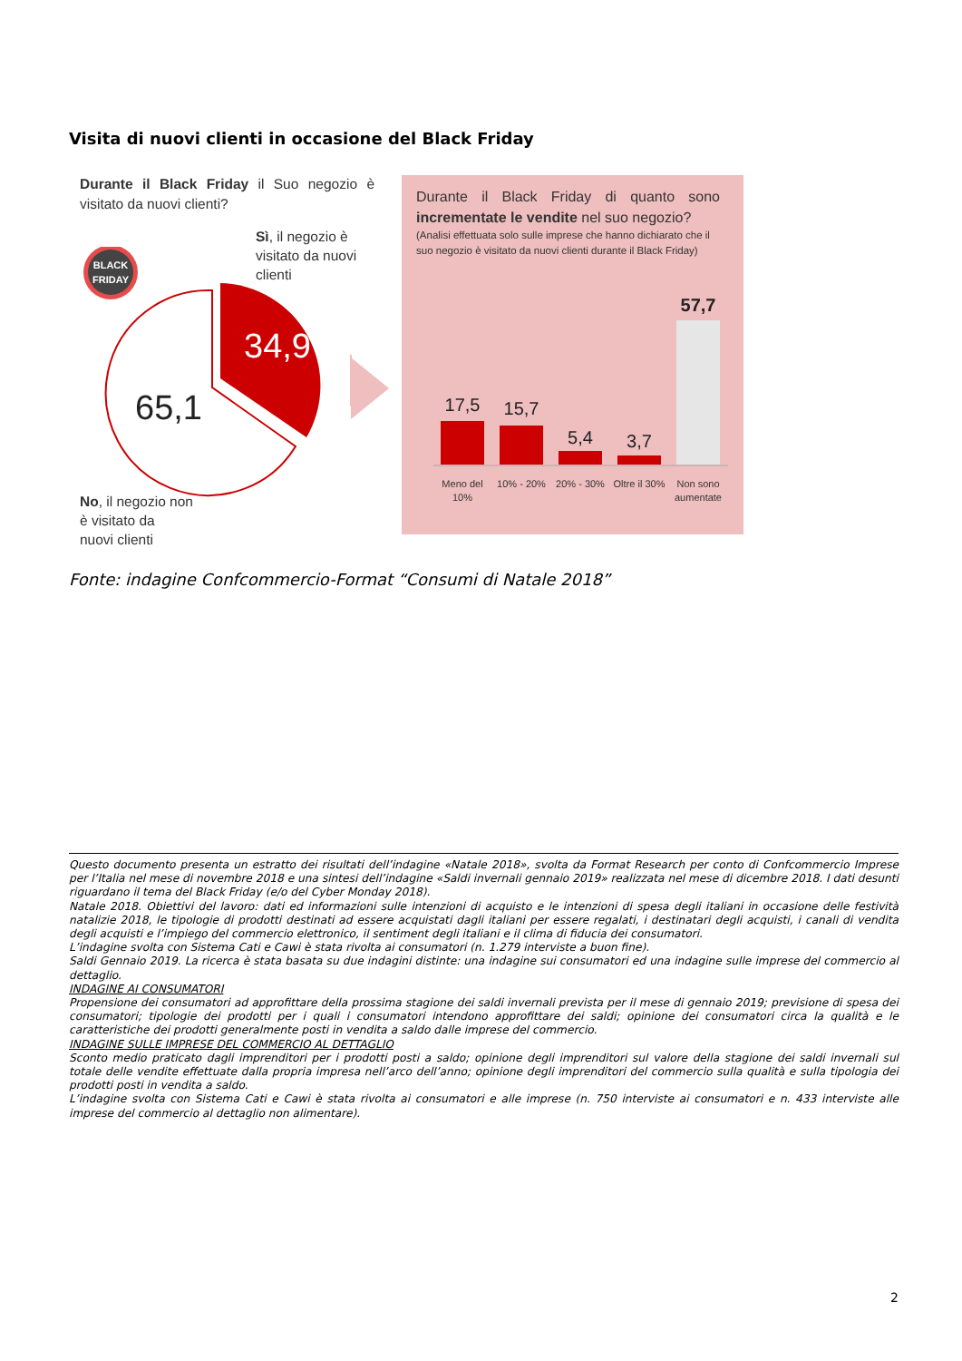Visita di nuovi clienti in occasione del Black Friday
Durante il Black Friday il Suo negozio è visitato da nuovi clienti?
Sì, il negozio è visitato da nuovi clienti
BLACK
FRIDAY
34,9
65,1
No, il negozio non
è visitato da
nuovi clienti
Durante il Black Friday di quanto sono incrementate le vendite nel suo negozio?
(Analisi effettuata solo sulle imprese che hanno dichiarato che il suo negozio è visitato da nuovi clienti durante il Black Friday)
17,5
15,7
5,4
3,7
57,7
Meno del
10%
10% - 20%
20% - 30%
Oltre il 30%
Non sono
aumentate
Fonte: indagine Confcommercio-Format “Consumi di Natale 2018”
Questo documento presenta un estratto dei risultati dell’indagine «Natale 2018», svolta da Format Research per conto di Confcommercio Imprese per l’Italia nel mese di novembre 2018 e una sintesi dell’indagine «Saldi invernali gennaio 2019» realizzata nel mese di dicembre 2018. I dati desunti riguardano il tema del Black Friday (e/o del Cyber Monday 2018).
Natale 2018. Obiettivi del lavoro: dati ed informazioni sulle intenzioni di acquisto e le intenzioni di spesa degli italiani in occasione delle festività natalizie 2018, le tipologie di prodotti destinati ad essere acquistati dagli italiani per essere regalati, i destinatari degli acquisti, i canali di vendita degli acquisti e l’impiego del commercio elettronico, il sentiment degli italiani e il clima di fiducia dei consumatori.
L’indagine svolta con Sistema Cati e Cawi è stata rivolta ai consumatori (n. 1.279 interviste a buon fine).
Saldi Gennaio 2019. La ricerca è stata basata su due indagini distinte: una indagine sui consumatori ed una indagine sulle imprese del commercio al dettaglio.
INDAGINE AI CONSUMATORI
Propensione dei consumatori ad approfittare della prossima stagione dei saldi invernali prevista per il mese di gennaio 2019; previsione di spesa dei consumatori; tipologie dei prodotti per i quali i consumatori intendono approfittare dei saldi; opinione dei consumatori circa la qualità e le caratteristiche dei prodotti generalmente posti in vendita a saldo dalle imprese del commercio.
INDAGINE SULLE IMPRESE DEL COMMERCIO AL DETTAGLIO
Sconto medio praticato dagli imprenditori per i prodotti posti a saldo; opinione degli imprenditori sul valore della stagione dei saldi invernali sul totale delle vendite effettuate dalla propria impresa nell’arco dell’anno; opinione degli imprenditori del commercio sulla qualità e sulla tipologia dei prodotti posti in vendita a saldo.
L’indagine svolta con Sistema Cati e Cawi è stata rivolta ai consumatori e alle imprese (n. 750 interviste ai consumatori e n. 433 interviste alle imprese del commercio al dettaglio non alimentare).
2